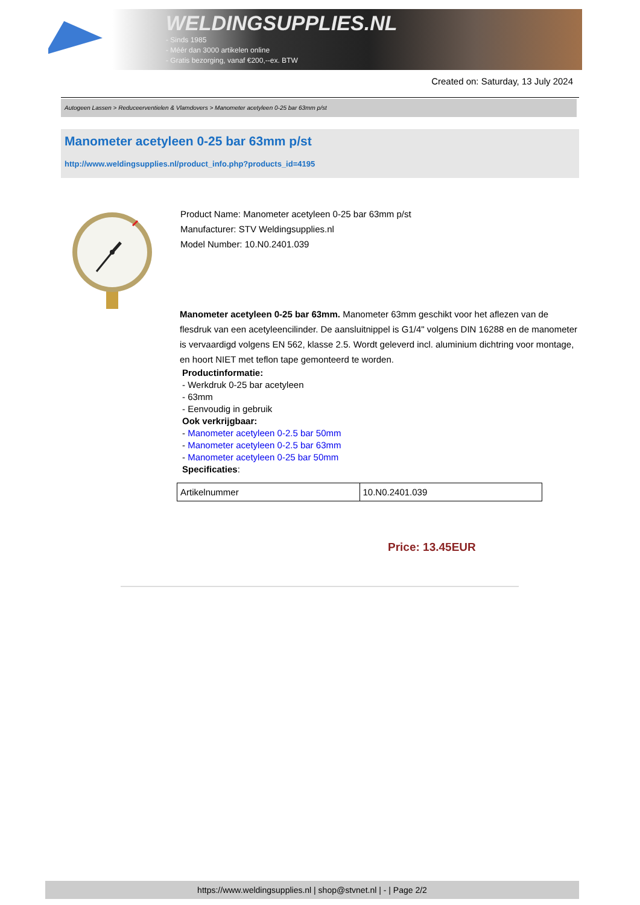WELDINGSUPPLIES.NL
- Sinds 1985
- Méér dan 3000 artikelen online
- Gratis bezorging, vanaf €200,--ex. BTW
Created on: Saturday, 13 July 2024
Autogeen Lassen > Reduceerventielen & Vlamdovers > Manometer acetyleen 0-25 bar 63mm p/st
Manometer acetyleen 0-25 bar 63mm p/st
http://www.weldingsupplies.nl/product_info.php?products_id=4195
Product Name: Manometer acetyleen 0-25 bar 63mm p/st
Manufacturer: STV Weldingsupplies.nl
Model Number: 10.N0.2401.039
Manometer acetyleen 0-25 bar 63mm. Manometer 63mm geschikt voor het aflezen van de flesdruk van een acetyleencilinder. De aansluitnippel is G1/4" volgens DIN 16288 en de manometer is vervaardigd volgens EN 562, klasse 2.5. Wordt geleverd incl. aluminium dichtring voor montage, en hoort NIET met teflon tape gemonteerd te worden.
Productinformatie:
- Werkdruk 0-25 bar acetyleen
- 63mm
- Eenvoudig in gebruik
Ook verkrijgbaar:
- Manometer acetyleen 0-2.5 bar 50mm
- Manometer acetyleen 0-2.5 bar 63mm
- Manometer acetyleen 0-25 bar 50mm
Specificaties:
| Artikelnummer | 10.N0.2401.039 |
Price: 13.45EUR
https://www.weldingsupplies.nl | shop@stvnet.nl | - | Page 2/2